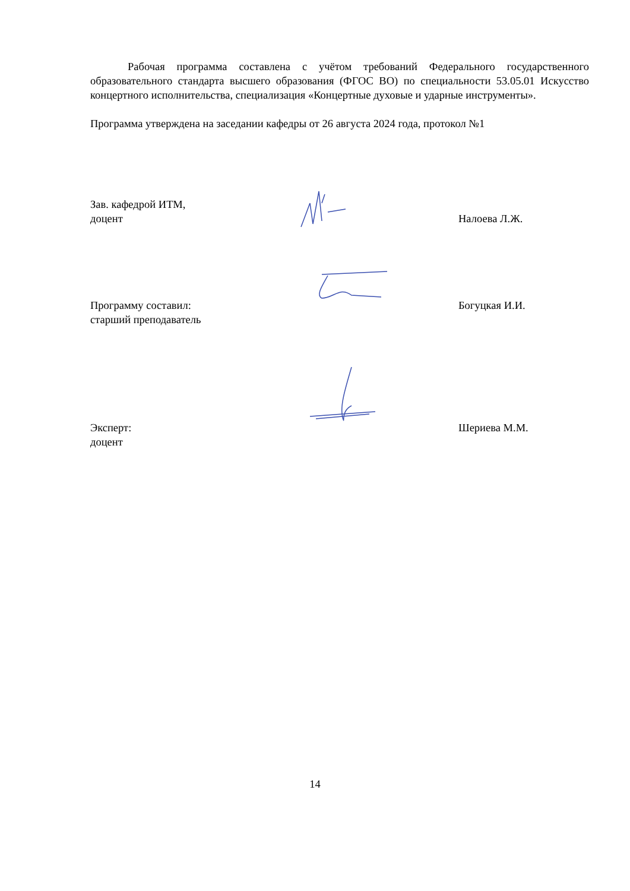Рабочая программа составлена с учётом требований Федерального государственного образовательного стандарта высшего образования (ФГОС ВО) по специальности 53.05.01 Искусство концертного исполнительства, специализация «Концертные духовые и ударные инструменты».
Программа утверждена на заседании кафедры от 26 августа 2024 года, протокол №1
Зав. кафедрой ИТМ,
доцент
Налоева Л.Ж.
Программу составил:
старший преподаватель
Богуцкая И.И.
Эксперт:
доцент
Шериева М.М.
14